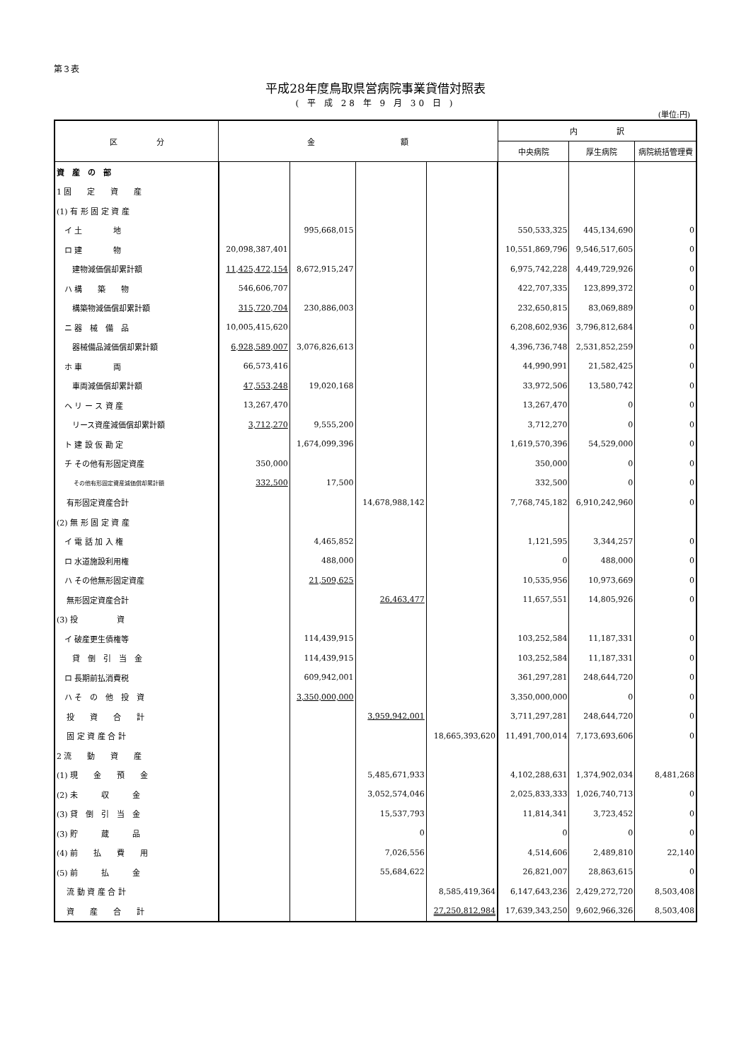第３表
平成28年度鳥取県営病院事業貸借対照表
( 平 成 28 年 9 月 30 日 )
(単位:円)
| 区 分 | 金 額 | | | | 内 訳 | | |
| --- | --- | --- | --- | --- | --- | --- | --- |
| | | | | | 中央病院 | 厚生病院 | 病院統括管理費 |
| 資 産 の 部 | | | | | | | |
| 1 固 定 資 産 | | | | | | | |
| (1) 有 形 固 定 資 産 | | | | | | | |
| イ 土 地 | | 995,668,015 | | | 550,533,325 | 445,134,690 | 0 |
| ロ 建 物 | 20,098,387,401 | | | | 10,551,869,796 | 9,546,517,605 | 0 |
| 建物減価償却累計額 | 11,425,472,154 | 8,672,915,247 | | | 6,975,742,228 | 4,449,729,926 | 0 |
| ハ 構 築 物 | 546,606,707 | | | | 422,707,335 | 123,899,372 | 0 |
| 構築物減価償却累計額 | 315,720,704 | 230,886,003 | | | 232,650,815 | 83,069,889 | 0 |
| ニ 器 械 備 品 | 10,005,415,620 | | | | 6,208,602,936 | 3,796,812,684 | 0 |
| 器械備品減価償却累計額 | 6,928,589,007 | 3,076,826,613 | | | 4,396,736,748 | 2,531,852,259 | 0 |
| ホ 車 両 | 66,573,416 | | | | 44,990,991 | 21,582,425 | 0 |
| 車両減価償却累計額 | 47,553,248 | 19,020,168 | | | 33,972,506 | 13,580,742 | 0 |
| ヘ リ ー ス 資 産 | 13,267,470 | | | | 13,267,470 | 0 | 0 |
| リース資産減価償却累計額 | 3,712,270 | 9,555,200 | | | 3,712,270 | 0 | 0 |
| ト 建 設 仮 勘 定 | | 1,674,099,396 | | | 1,619,570,396 | 54,529,000 | 0 |
| チ その他有形固定資産 | 350,000 | | | | 350,000 | 0 | 0 |
| その他有形固定資産減価償却累計額 | 332,500 | 17,500 | | | 332,500 | 0 | 0 |
| 有形固定資産合計 | | | 14,678,988,142 | | 7,768,745,182 | 6,910,242,960 | 0 |
| (2) 無 形 固 定 資 産 | | | | | | | |
| イ 電 話 加 入 権 | | 4,465,852 | | | 1,121,595 | 3,344,257 | 0 |
| ロ 水道施設利用権 | | 488,000 | | | 0 | 488,000 | 0 |
| ハ その他無形固定資産 | | 21,509,625 | | | 10,535,956 | 10,973,669 | 0 |
| 無形固定資産合計 | | | 26,463,477 | | 11,657,551 | 14,805,926 | 0 |
| (3) 投 資 | | | | | | | |
| イ 破産更生債権等 | | 114,439,915 | | | 103,252,584 | 11,187,331 | 0 |
| 貸 倒 引 当 金 | | 114,439,915 | | | 103,252,584 | 11,187,331 | 0 |
| ロ 長期前払消費税 | | 609,942,001 | | | 361,297,281 | 248,644,720 | 0 |
| ハ そ の 他 投 資 | | 3,350,000,000 | | | 3,350,000,000 | 0 | 0 |
| 投 資 合 計 | | | 3,959,942,001 | | 3,711,297,281 | 248,644,720 | 0 |
| 固 定 資 産 合 計 | | | | 18,665,393,620 | 11,491,700,014 | 7,173,693,606 | 0 |
| 2 流 動 資 産 | | | | | | | |
| (1) 現 金 預 金 | | | 5,485,671,933 | | 4,102,288,631 | 1,374,902,034 | 8,481,268 |
| (2) 未 収 金 | | | 3,052,574,046 | | 2,025,833,333 | 1,026,740,713 | 0 |
| (3) 貸 倒 引 当 金 | | | 15,537,793 | | 11,814,341 | 3,723,452 | 0 |
| (3) 貯 蔵 品 | | | 0 | | 0 | 0 | 0 |
| (4) 前 払 費 用 | | | 7,026,556 | | 4,514,606 | 2,489,810 | 22,140 |
| (5) 前 払 金 | | | 55,684,622 | | 26,821,007 | 28,863,615 | 0 |
| 流 動 資 産 合 計 | | | | 8,585,419,364 | 6,147,643,236 | 2,429,272,720 | 8,503,408 |
| 資 産 合 計 | | | | 27,250,812,984 | 17,639,343,250 | 9,602,966,326 | 8,503,408 |